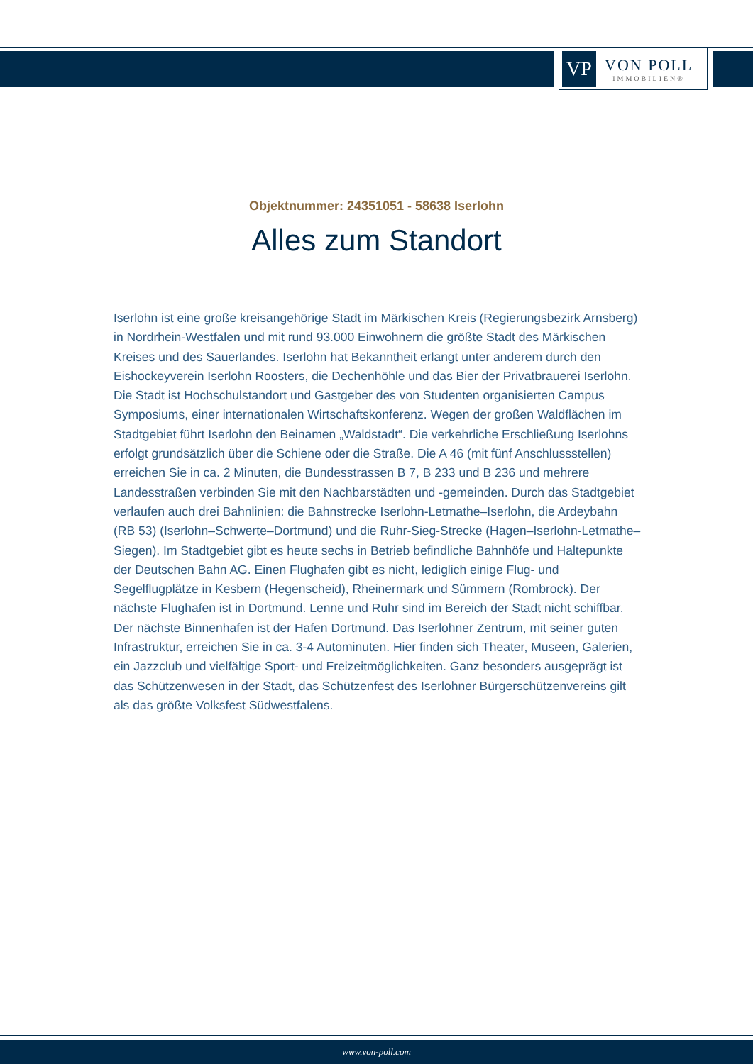VP
VON POLL
IMMOBILIEN®
Objektnummer: 24351051 - 58638 Iserlohn
Alles zum Standort
Iserlohn ist eine große kreisangehörige Stadt im Märkischen Kreis (Regierungsbezirk Arnsberg) in Nordrhein-Westfalen und mit rund 93.000 Einwohnern die größte Stadt des Märkischen Kreises und des Sauerlandes. Iserlohn hat Bekanntheit erlangt unter anderem durch den Eishockeyverein Iserlohn Roosters, die Dechenhöhle und das Bier der Privatbrauerei Iserlohn. Die Stadt ist Hochschulstandort und Gastgeber des von Studenten organisierten Campus Symposiums, einer internationalen Wirtschaftskonferenz. Wegen der großen Waldflächen im Stadtgebiet führt Iserlohn den Beinamen „Waldstadt“. Die verkehrliche Erschließung Iserlohns erfolgt grundsätzlich über die Schiene oder die Straße. Die A 46 (mit fünf Anschlussstellen) erreichen Sie in ca. 2 Minuten, die Bundesstrassen B 7, B 233 und B 236 und mehrere Landesstraßen verbinden Sie mit den Nachbarstädten und -gemeinden. Durch das Stadtgebiet verlaufen auch drei Bahnlinien: die Bahnstrecke Iserlohn-Letmathe–Iserlohn, die Ardeybahn (RB 53) (Iserlohn–Schwerte–Dortmund) und die Ruhr-Sieg-Strecke (Hagen–Iserlohn-Letmathe–Siegen). Im Stadtgebiet gibt es heute sechs in Betrieb befindliche Bahnhöfe und Haltepunkte der Deutschen Bahn AG. Einen Flughafen gibt es nicht, lediglich einige Flug- und Segelflugplätze in Kesbern (Hegenscheid), Rheinermark und Sümmern (Rombrock). Der nächste Flughafen ist in Dortmund. Lenne und Ruhr sind im Bereich der Stadt nicht schiffbar. Der nächste Binnenhafen ist der Hafen Dortmund. Das Iserlohner Zentrum, mit seiner guten Infrastruktur, erreichen Sie in ca. 3-4 Autominuten. Hier finden sich Theater, Museen, Galerien, ein Jazzclub und vielfältige Sport- und Freizeitmöglichkeiten. Ganz besonders ausgeprägt ist das Schützenwesen in der Stadt, das Schützenfest des Iserlohner Bürgerschützenvereins gilt als das größte Volksfest Südwestfalens.
www.von-poll.com